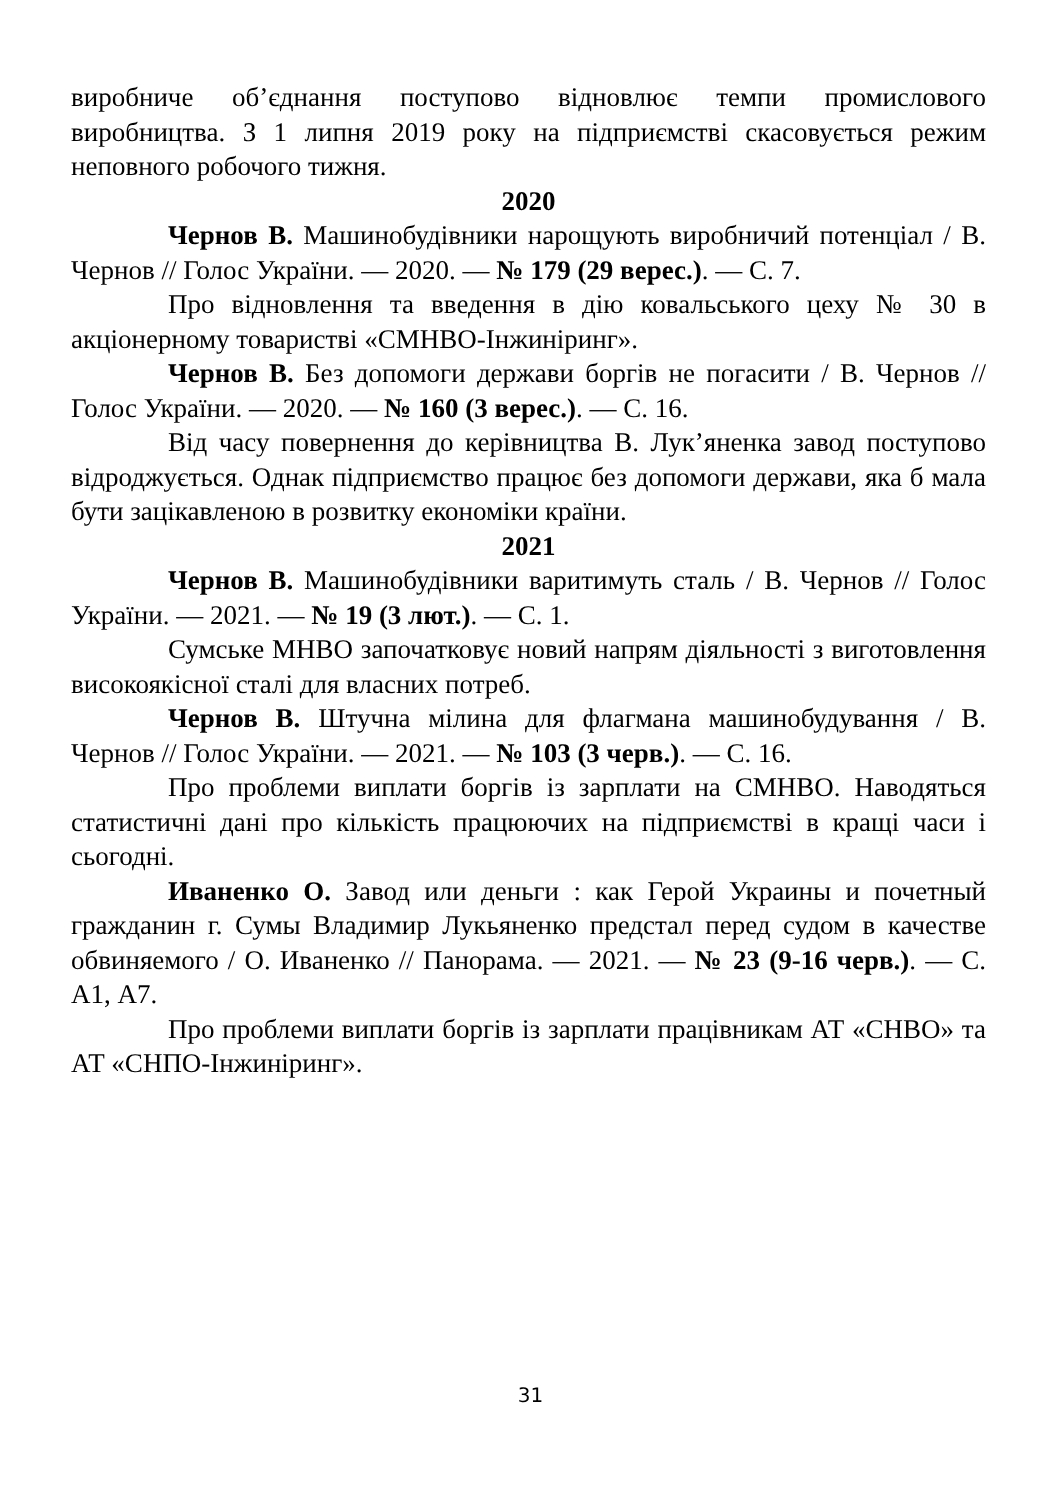виробниче об’єднання поступово відновлює темпи промислового виробництва. З 1 липня 2019 року на підприємстві скасовується режим неповного робочого тижня.
2020
Чернов В. Машинобудівники нарощують виробничий потенціал / В. Чернов // Голос України. — 2020. — № 179 (29 верес.). — С. 7.
Про відновлення та введення в дію ковальського цеху № 30 в акціонерному товаристві «СМНВО-Інжиніринг».
Чернов В. Без допомоги держави боргів не погасити / В. Чернов // Голос України. — 2020. — № 160 (3 верес.). — С. 16.
Від часу повернення до керівництва В. Лук’яненка завод поступово відроджується. Однак підприємство працює без допомоги держави, яка б мала бути зацікавленою в розвитку економіки країни.
2021
Чернов В. Машинобудівники варитимуть сталь / В. Чернов // Голос України. — 2021. — № 19 (3 лют.). — С. 1.
Сумське МНВО започатковує новий напрям діяльності з виготовлення високоякісної сталі для власних потреб.
Чернов В. Штучна мілина для флагмана машинобудування / В. Чернов // Голос України. — 2021. — № 103 (3 черв.). — С. 16.
Про проблеми виплати боргів із зарплати на СМНВО. Наводяться статистичні дані про кількість працюючих на підприємстві в кращі часи і сьогодні.
Иваненко О. Завод или деньги : как Герой Украины и почетный гражданин г. Сумы Владимир Лукьяненко предстал перед судом в качестве обвиняемого / О. Иваненко // Панорама. — 2021. — № 23 (9-16 черв.). — С. А1, А7.
Про проблеми виплати боргів із зарплати працівникам АТ «СНВО» та АТ «СНПО-Інжиніринг».
31